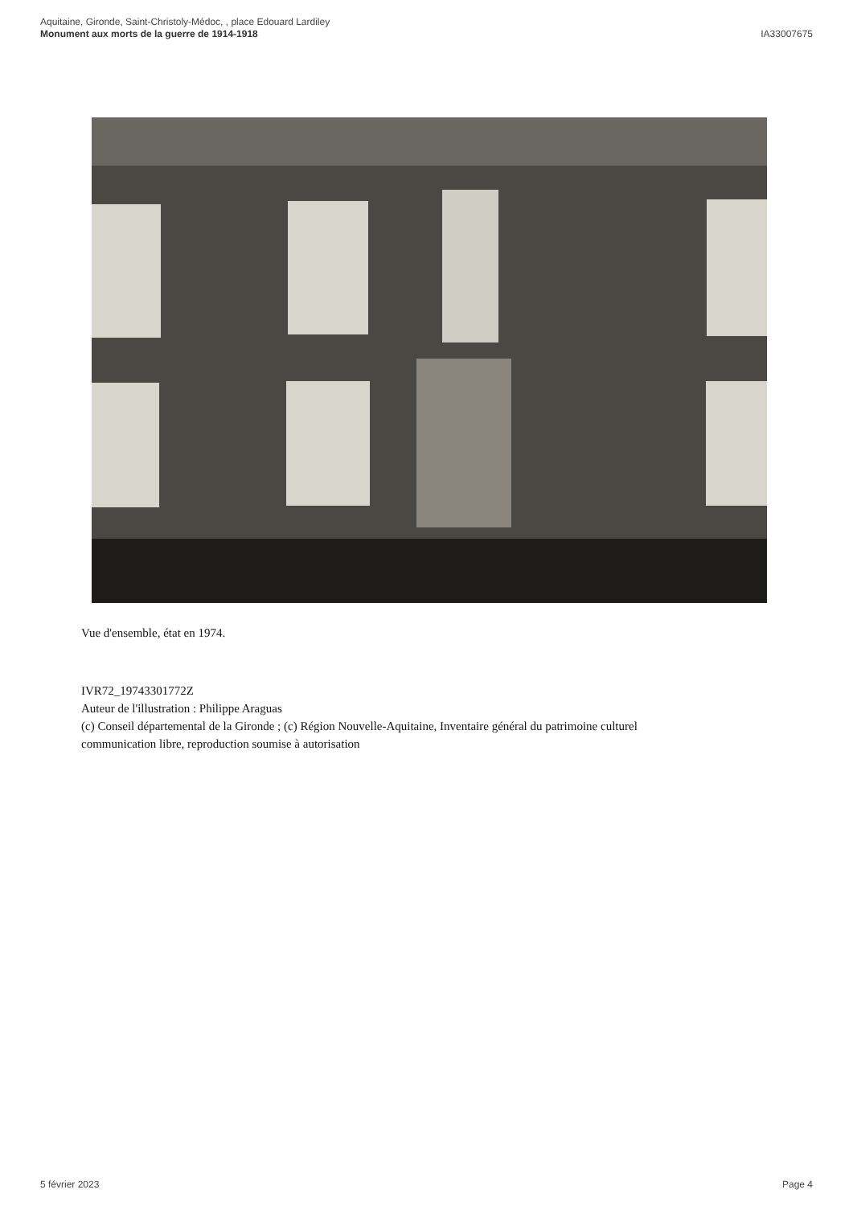Aquitaine, Gironde, Saint-Christoly-Médoc, , place Edouard Lardiley
Monument aux morts de la guerre de 1914-1918
IA33007675
Vue d'ensemble, état en 1974.
IVR72_19743301772Z
Auteur de l'illustration : Philippe Araguas
(c) Conseil départemental de la Gironde ; (c) Région Nouvelle-Aquitaine, Inventaire général du patrimoine culturel
communication libre, reproduction soumise à autorisation
5 février 2023 Page 4